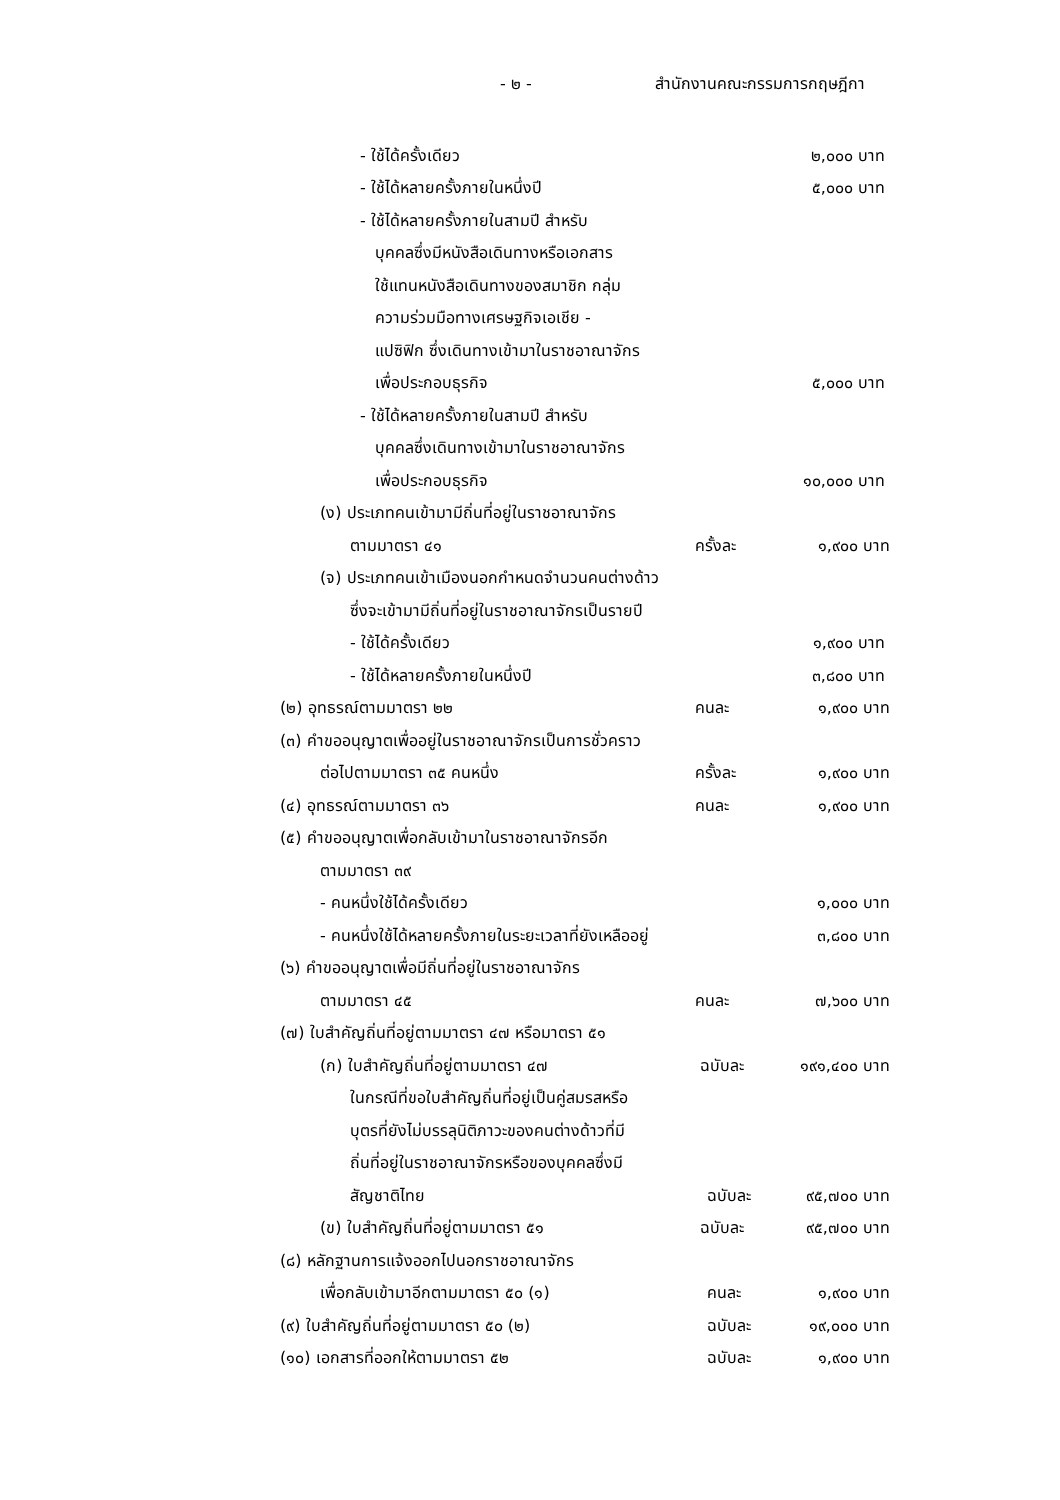- ๒ - สำนักงานคณะกรรมการกฤษฎีกา
- ใช้ได้ครั้งเดียว
๒,๐๐๐ บาท
- ใช้ได้หลายครั้งภายในหนึ่งปี
๕,๐๐๐ บาท
- ใช้ได้หลายครั้งภายในสามปี สำหรับ
บุคคลซึ่งมีหนังสือเดินทางหรือเอกสาร
ใช้แทนหนังสือเดินทางของสมาชิก กลุ่ม
ความร่วมมือทางเศรษฐกิจเอเชีย -
แปซิฟิก ซึ่งเดินทางเข้ามาในราชอาณาจักร
เพื่อประกอบธุรกิจ
๕,๐๐๐ บาท
- ใช้ได้หลายครั้งภายในสามปี สำหรับ
บุคคลซึ่งเดินทางเข้ามาในราชอาณาจักร
เพื่อประกอบธุรกิจ
๑๐,๐๐๐ บาท
(ง) ประเภทคนเข้ามามีถิ่นที่อยู่ในราชอาณาจักร
ตามมาตรา ๔๑
ครั้งละ
๑,๙๐๐ บาท
(จ) ประเภทคนเข้าเมืองนอกกำหนดจำนวนคนต่างด้าว
ซึ่งจะเข้ามามีถิ่นที่อยู่ในราชอาณาจักรเป็นรายปี
- ใช้ได้ครั้งเดียว
๑,๙๐๐ บาท
- ใช้ได้หลายครั้งภายในหนึ่งปี
๓,๘๐๐ บาท
(๒) อุทธรณ์ตามมาตรา ๒๒
คนละ
๑,๙๐๐ บาท
(๓) คำขออนุญาตเพื่ออยู่ในราชอาณาจักรเป็นการชั่วคราว
ต่อไปตามมาตรา ๓๕ คนหนึ่ง
ครั้งละ
๑,๙๐๐ บาท
(๔) อุทธรณ์ตามมาตรา ๓๖
คนละ
๑,๙๐๐ บาท
(๕) คำขออนุญาตเพื่อกลับเข้ามาในราชอาณาจักรอีก
ตามมาตรา ๓๙
- คนหนึ่งใช้ได้ครั้งเดียว
๑,๐๐๐ บาท
- คนหนึ่งใช้ได้หลายครั้งภายในระยะเวลาที่ยังเหลืออยู่
๓,๘๐๐ บาท
(๖) คำขออนุญาตเพื่อมีถิ่นที่อยู่ในราชอาณาจักร
ตามมาตรา ๔๕
คนละ
๗,๖๐๐ บาท
(๗) ใบสำคัญถิ่นที่อยู่ตามมาตรา ๔๗ หรือมาตรา ๕๑
(ก) ใบสำคัญถิ่นที่อยู่ตามมาตรา ๔๗
ฉบับละ
๑๙๑,๔๐๐ บาท
ในกรณีที่ขอใบสำคัญถิ่นที่อยู่เป็นคู่สมรสหรือ
บุตรที่ยังไม่บรรลุนิติภาวะของคนต่างด้าวที่มี
ถิ่นที่อยู่ในราชอาณาจักรหรือของบุคคลซึ่งมี
สัญชาติไทย
ฉบับละ
๙๕,๗๐๐ บาท
(ข) ใบสำคัญถิ่นที่อยู่ตามมาตรา ๕๑
ฉบับละ
๙๕,๗๐๐ บาท
(๘) หลักฐานการแจ้งออกไปนอกราชอาณาจักร
เพื่อกลับเข้ามาอีกตามมาตรา ๕๐ (๑)
คนละ
๑,๙๐๐ บาท
(๙) ใบสำคัญถิ่นที่อยู่ตามมาตรา ๕๐ (๒)
ฉบับละ
๑๙,๐๐๐ บาท
(๑๐) เอกสารที่ออกให้ตามมาตรา ๕๒
ฉบับละ
๑,๙๐๐ บาท